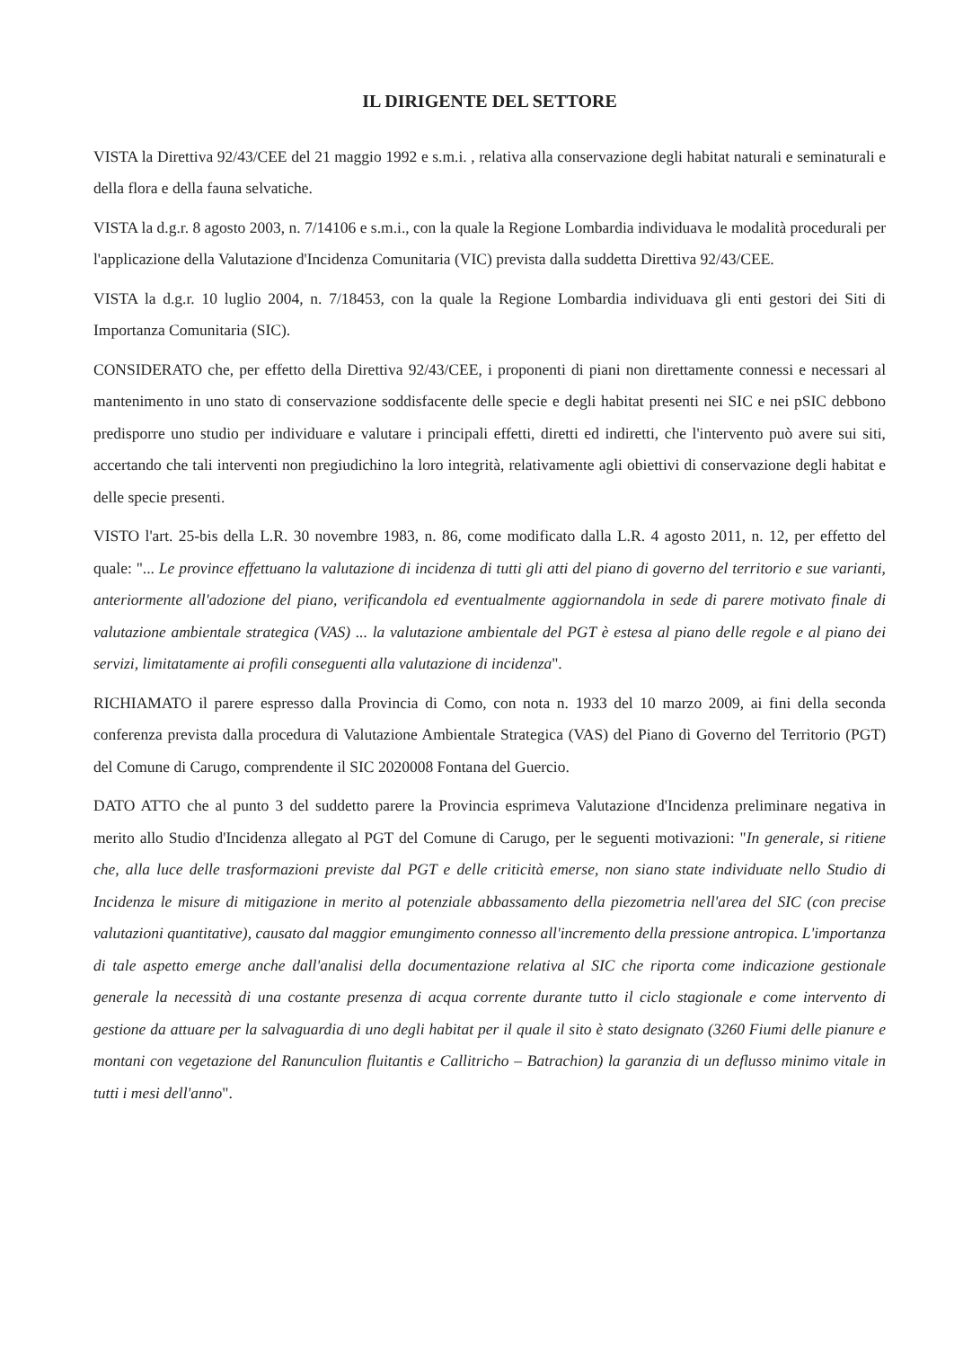IL DIRIGENTE DEL SETTORE
VISTA la Direttiva 92/43/CEE del 21 maggio 1992 e s.m.i. , relativa alla conservazione degli habitat naturali e seminaturali e della flora e della fauna selvatiche.
VISTA la d.g.r. 8 agosto 2003, n. 7/14106 e s.m.i., con la quale la Regione Lombardia individuava le modalità procedurali per l'applicazione della Valutazione d'Incidenza Comunitaria (VIC) prevista dalla suddetta Direttiva 92/43/CEE.
VISTA la d.g.r. 10 luglio 2004, n. 7/18453, con la quale la Regione Lombardia individuava gli enti gestori dei Siti di Importanza Comunitaria (SIC).
CONSIDERATO che, per effetto della Direttiva 92/43/CEE, i proponenti di piani non direttamente connessi e necessari al mantenimento in uno stato di conservazione soddisfacente delle specie e degli habitat presenti nei SIC e nei pSIC debbono predisporre uno studio per individuare e valutare i principali effetti, diretti ed indiretti, che l'intervento può avere sui siti, accertando che tali interventi non pregiudichino la loro integrità, relativamente agli obiettivi di conservazione degli habitat e delle specie presenti.
VISTO l'art. 25-bis della L.R. 30 novembre 1983, n. 86, come modificato dalla L.R. 4 agosto 2011, n. 12, per effetto del quale: "... Le province effettuano la valutazione di incidenza di tutti gli atti del piano di governo del territorio e sue varianti, anteriormente all'adozione del piano, verificandola ed eventualmente aggiornandola in sede di parere motivato finale di valutazione ambientale strategica (VAS) ... la valutazione ambientale del PGT è estesa al piano delle regole e al piano dei servizi, limitatamente ai profili conseguenti alla valutazione di incidenza".
RICHIAMATO il parere espresso dalla Provincia di Como, con nota n. 1933 del 10 marzo 2009, ai fini della seconda conferenza prevista dalla procedura di Valutazione Ambientale Strategica (VAS) del Piano di Governo del Territorio (PGT) del Comune di Carugo, comprendente il SIC 2020008 Fontana del Guercio.
DATO ATTO che al punto 3 del suddetto parere la Provincia esprimeva Valutazione d'Incidenza preliminare negativa in merito allo Studio d'Incidenza allegato al PGT del Comune di Carugo, per le seguenti motivazioni: "In generale, si ritiene che, alla luce delle trasformazioni previste dal PGT e delle criticità emerse, non siano state individuate nello Studio di Incidenza le misure di mitigazione in merito al potenziale abbassamento della piezometria nell'area del SIC (con precise valutazioni quantitative), causato dal maggior emungimento connesso all'incremento della pressione antropica. L'importanza di tale aspetto emerge anche dall'analisi della documentazione relativa al SIC che riporta come indicazione gestionale generale la necessità di una costante presenza di acqua corrente durante tutto il ciclo stagionale e come intervento di gestione da attuare per la salvaguardia di uno degli habitat per il quale il sito è stato designato (3260 Fiumi delle pianure e montani con vegetazione del Ranunculion fluitantis e Callitricho – Batrachion) la garanzia di un deflusso minimo vitale in tutti i mesi dell'anno".